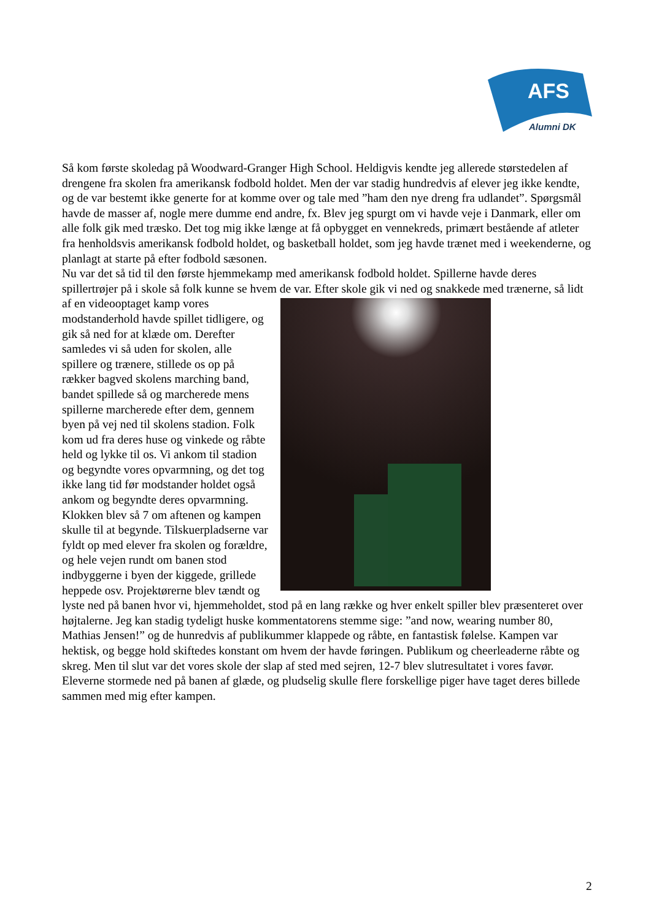AFS
Alumni DK
Så kom første skoledag på Woodward-Granger High School. Heldigvis kendte jeg allerede størstedelen af drengene fra skolen fra amerikansk fodbold holdet. Men der var stadig hundredvis af elever jeg ikke kendte, og de var bestemt ikke generte for at komme over og tale med ”ham den nye dreng fra udlandet”. Spørgsmål havde de masser af, nogle mere dumme end andre, fx. Blev jeg spurgt om vi havde veje i Danmark, eller om alle folk gik med træsko. Det tog mig ikke længe at få opbygget en vennekreds, primært bestående af atleter fra henholdsvis amerikansk fodbold holdet, og basketball holdet, som jeg havde trænet med i weekenderne, og planlagt at starte på efter fodbold sæsonen.
Nu var det så tid til den første hjemmekamp med amerikansk fodbold holdet. Spillerne havde deres spillertrøjer på i skole så folk kunne se hvem de var. Efter skole gik vi ned og snakkede med trænerne, så lidt af en videooptaget kamp vores modstanderhold havde spillet tidligere, og gik så ned for at klæde om. Derefter samledes vi så uden for skolen, alle spillere og trænere, stillede os op på rækker bagved skolens marching band, bandet spillede så og marcherede mens spillerne marcherede efter dem, gennem byen på vej ned til skolens stadion. Folk kom ud fra deres huse og vinkede og råbte held og lykke til os. Vi ankom til stadion og begyndte vores opvarmning, og det tog ikke lang tid før modstander holdet også ankom og begyndte deres opvarmning. Klokken blev så 7 om aftenen og kampen skulle til at begynde. Tilskuerpladserne var fyldt op med elever fra skolen og forældre, og hele vejen rundt om banen stod indbyggerne i byen der kiggede, grillede heppede osv. Projektørerne blev tændt og lyste ned på banen hvor vi, hjemmeholdet, stod på en lang række og hver enkelt spiller blev præsenteret over højtalerne. Jeg kan stadig tydeligt huske kommentatorens stemme sige: ”and now, wearing number 80, Mathias Jensen!” og de hunredvis af publikummer klappede og råbte, en fantastisk følelse. Kampen var hektisk, og begge hold skiftedes konstant om hvem der havde føringen. Publikum og cheerleaderne råbte og skreg. Men til slut var det vores skole der slap af sted med sejren, 12-7 blev slutresultatet i vores favør. Eleverne stormede ned på banen af glæde, og pludselig skulle flere forskellige piger have taget deres billede sammen med mig efter kampen.
2